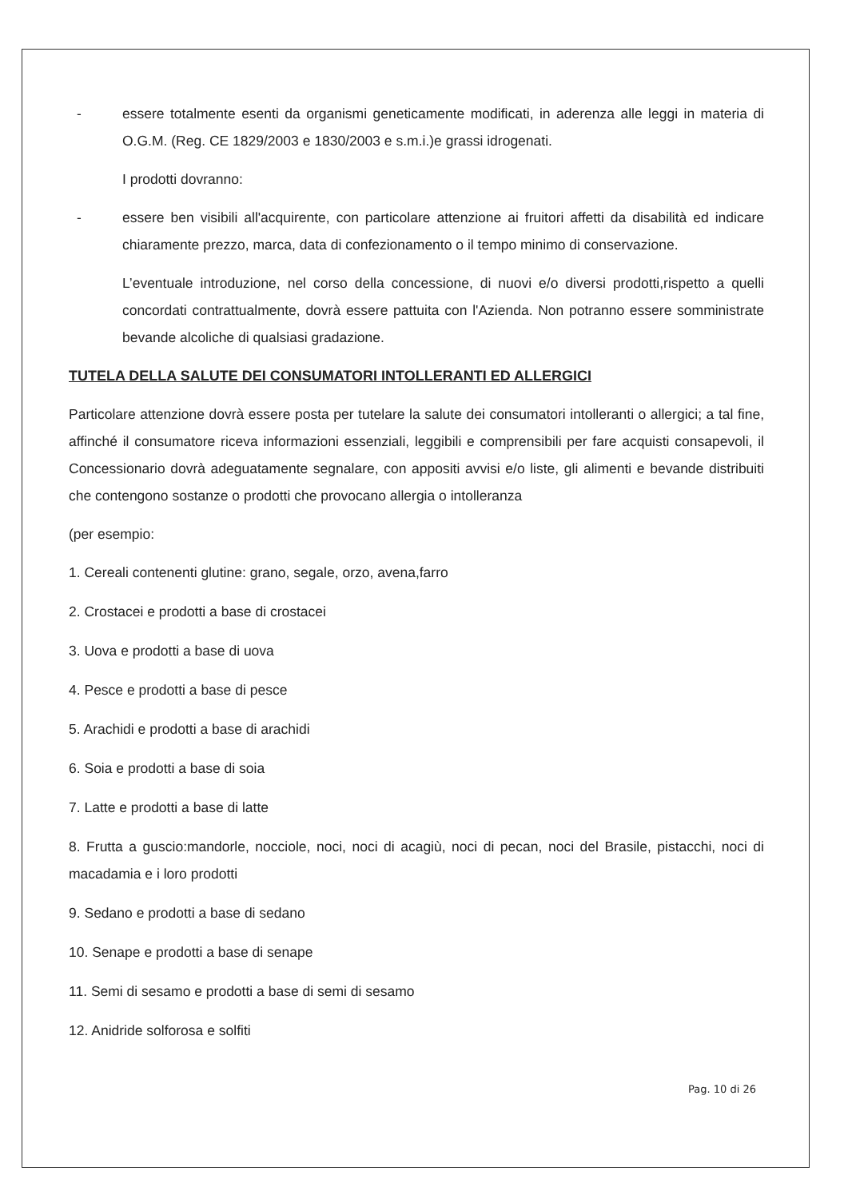- essere totalmente esenti da organismi geneticamente modificati, in aderenza alle leggi in materia di O.G.M. (Reg. CE 1829/2003 e 1830/2003 e s.m.i.)e grassi idrogenati.
I prodotti dovranno:
- essere ben visibili all'acquirente, con particolare attenzione ai fruitori affetti da disabilità ed indicare chiaramente prezzo, marca, data di confezionamento o il tempo minimo di conservazione.
L’eventuale introduzione, nel corso della concessione, di nuovi e/o diversi prodotti,rispetto a quelli concordati contrattualmente, dovrà essere pattuita con l'Azienda. Non potranno essere somministrate bevande alcoliche di qualsiasi gradazione.
TUTELA DELLA SALUTE DEI CONSUMATORI INTOLLERANTI ED ALLERGICI
Particolare attenzione dovrà essere posta per tutelare la salute dei consumatori intolleranti o allergici; a tal fine, affinché il consumatore riceva informazioni essenziali, leggibili e comprensibili per fare acquisti consapevoli, il Concessionario dovrà adeguatamente segnalare, con appositi avvisi e/o liste, gli alimenti e bevande distribuiti che contengono sostanze o prodotti che provocano allergia o intolleranza
(per esempio:
1. Cereali contenenti glutine: grano, segale, orzo, avena,farro
2. Crostacei e prodotti a base di crostacei
3. Uova e prodotti a base di uova
4. Pesce e prodotti a base di pesce
5. Arachidi e prodotti a base di arachidi
6. Soia e prodotti a base di soia
7. Latte e prodotti a base di latte
8. Frutta a guscio:mandorle, nocciole, noci, noci di acagiù, noci di pecan, noci del Brasile, pistacchi, noci di macadamia e i loro prodotti
9. Sedano e prodotti a base di sedano
10. Senape e prodotti a base di senape
11. Semi di sesamo e prodotti a base di semi di sesamo
12. Anidride solforosa e solfiti
Pag. 10 di 26